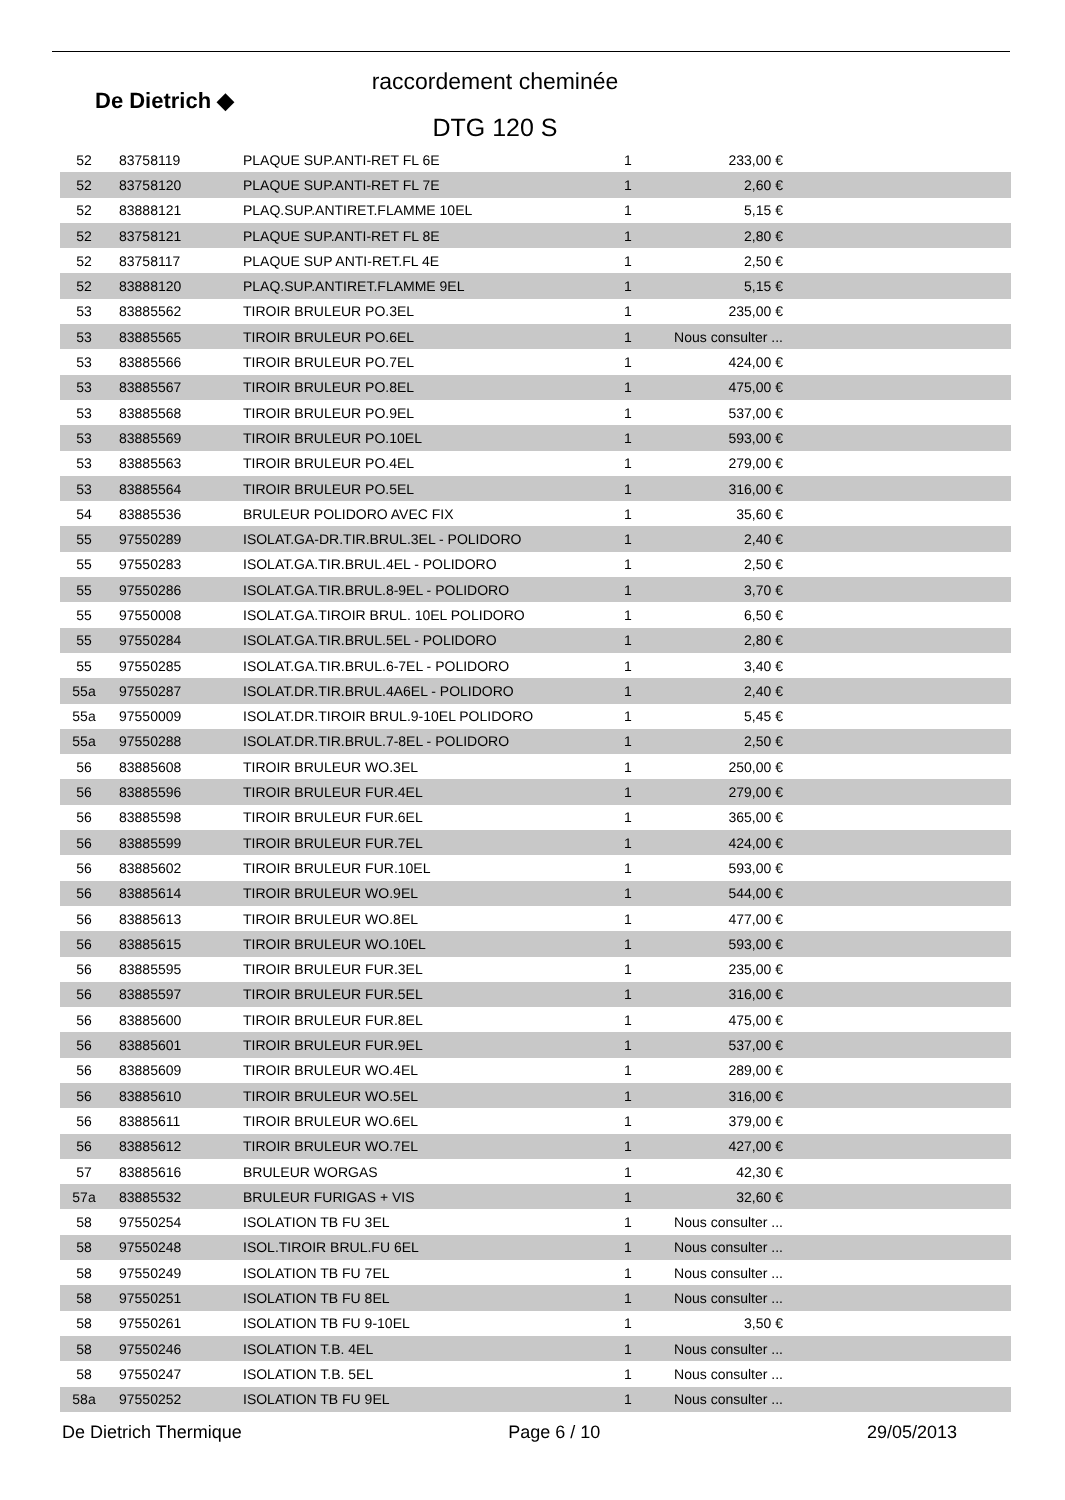De Dietrich ◆
raccordement cheminée
DTG 120 S
| 52 | 83758119 | PLAQUE SUP.ANTI-RET FL 6E | 1 | 233,00 € | |
| 52 | 83758120 | PLAQUE SUP.ANTI-RET FL 7E | 1 | 2,60 € | |
| 52 | 83888121 | PLAQ.SUP.ANTIRET.FLAMME 10EL | 1 | 5,15 € | |
| 52 | 83758121 | PLAQUE SUP.ANTI-RET FL 8E | 1 | 2,80 € | |
| 52 | 83758117 | PLAQUE SUP ANTI-RET.FL 4E | 1 | 2,50 € | |
| 52 | 83888120 | PLAQ.SUP.ANTIRET.FLAMME 9EL | 1 | 5,15 € | |
| 53 | 83885562 | TIROIR BRULEUR PO.3EL | 1 | 235,00 € | |
| 53 | 83885565 | TIROIR BRULEUR PO.6EL | 1 | Nous consulter ... | |
| 53 | 83885566 | TIROIR BRULEUR PO.7EL | 1 | 424,00 € | |
| 53 | 83885567 | TIROIR BRULEUR PO.8EL | 1 | 475,00 € | |
| 53 | 83885568 | TIROIR BRULEUR PO.9EL | 1 | 537,00 € | |
| 53 | 83885569 | TIROIR BRULEUR PO.10EL | 1 | 593,00 € | |
| 53 | 83885563 | TIROIR BRULEUR PO.4EL | 1 | 279,00 € | |
| 53 | 83885564 | TIROIR BRULEUR PO.5EL | 1 | 316,00 € | |
| 54 | 83885536 | BRULEUR POLIDORO AVEC FIX | 1 | 35,60 € | |
| 55 | 97550289 | ISOLAT.GA-DR.TIR.BRUL.3EL - POLIDORO | 1 | 2,40 € | |
| 55 | 97550283 | ISOLAT.GA.TIR.BRUL.4EL - POLIDORO | 1 | 2,50 € | |
| 55 | 97550286 | ISOLAT.GA.TIR.BRUL.8-9EL - POLIDORO | 1 | 3,70 € | |
| 55 | 97550008 | ISOLAT.GA.TIROIR BRUL. 10EL POLIDORO | 1 | 6,50 € | |
| 55 | 97550284 | ISOLAT.GA.TIR.BRUL.5EL - POLIDORO | 1 | 2,80 € | |
| 55 | 97550285 | ISOLAT.GA.TIR.BRUL.6-7EL - POLIDORO | 1 | 3,40 € | |
| 55a | 97550287 | ISOLAT.DR.TIR.BRUL.4A6EL - POLIDORO | 1 | 2,40 € | |
| 55a | 97550009 | ISOLAT.DR.TIROIR BRUL.9-10EL POLIDORO | 1 | 5,45 € | |
| 55a | 97550288 | ISOLAT.DR.TIR.BRUL.7-8EL - POLIDORO | 1 | 2,50 € | |
| 56 | 83885608 | TIROIR BRULEUR WO.3EL | 1 | 250,00 € | |
| 56 | 83885596 | TIROIR BRULEUR FUR.4EL | 1 | 279,00 € | |
| 56 | 83885598 | TIROIR BRULEUR FUR.6EL | 1 | 365,00 € | |
| 56 | 83885599 | TIROIR BRULEUR FUR.7EL | 1 | 424,00 € | |
| 56 | 83885602 | TIROIR BRULEUR FUR.10EL | 1 | 593,00 € | |
| 56 | 83885614 | TIROIR BRULEUR WO.9EL | 1 | 544,00 € | |
| 56 | 83885613 | TIROIR BRULEUR WO.8EL | 1 | 477,00 € | |
| 56 | 83885615 | TIROIR BRULEUR WO.10EL | 1 | 593,00 € | |
| 56 | 83885595 | TIROIR BRULEUR FUR.3EL | 1 | 235,00 € | |
| 56 | 83885597 | TIROIR BRULEUR FUR.5EL | 1 | 316,00 € | |
| 56 | 83885600 | TIROIR BRULEUR FUR.8EL | 1 | 475,00 € | |
| 56 | 83885601 | TIROIR BRULEUR FUR.9EL | 1 | 537,00 € | |
| 56 | 83885609 | TIROIR BRULEUR WO.4EL | 1 | 289,00 € | |
| 56 | 83885610 | TIROIR BRULEUR WO.5EL | 1 | 316,00 € | |
| 56 | 83885611 | TIROIR BRULEUR WO.6EL | 1 | 379,00 € | |
| 56 | 83885612 | TIROIR BRULEUR WO.7EL | 1 | 427,00 € | |
| 57 | 83885616 | BRULEUR WORGAS | 1 | 42,30 € | |
| 57a | 83885532 | BRULEUR FURIGAS + VIS | 1 | 32,60 € | |
| 58 | 97550254 | ISOLATION TB FU 3EL | 1 | Nous consulter ... | |
| 58 | 97550248 | ISOL.TIROIR BRUL.FU 6EL | 1 | Nous consulter ... | |
| 58 | 97550249 | ISOLATION TB FU 7EL | 1 | Nous consulter ... | |
| 58 | 97550251 | ISOLATION TB FU 8EL | 1 | Nous consulter ... | |
| 58 | 97550261 | ISOLATION TB FU 9-10EL | 1 | 3,50 € | |
| 58 | 97550246 | ISOLATION T.B. 4EL | 1 | Nous consulter ... | |
| 58 | 97550247 | ISOLATION T.B. 5EL | 1 | Nous consulter ... | |
| 58a | 97550252 | ISOLATION TB FU 9EL | 1 | Nous consulter ... | |
De Dietrich Thermique Page 6 / 10 29/05/2013